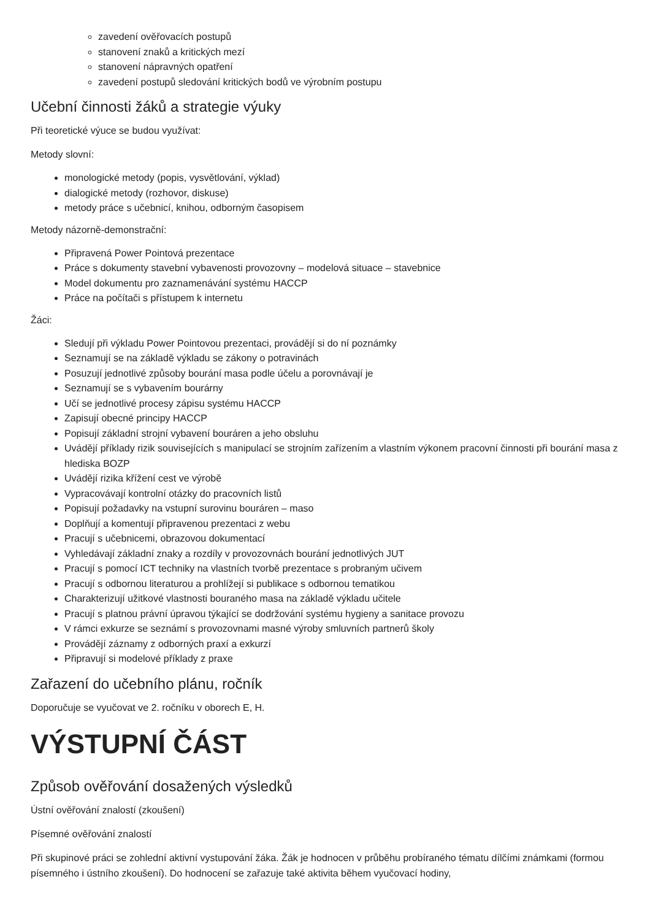zavedení ověřovacích postupů
stanovení znaků a kritických mezí
stanovení nápravných opatření
zavedení postupů sledování kritických bodů ve výrobním postupu
Učební činnosti žáků a strategie výuky
Při teoretické výuce se budou využívat:
Metody slovní:
monologické metody (popis, vysvětlování, výklad)
dialogické metody (rozhovor, diskuse)
metody práce s učebnicí, knihou, odborným časopisem
Metody názorně-demonstrační:
Připravená Power Pointová prezentace
Práce s dokumenty stavební vybavenosti provozovny – modelová situace – stavebnice
Model dokumentu pro zaznamenávání systému HACCP
Práce na počítači s přístupem k internetu
Žáci:
Sledují při výkladu Power Pointovou prezentaci, provádějí si do ní poznámky
Seznamují se na základě výkladu se zákony o potravinách
Posuzují jednotlivé způsoby bourání masa podle účelu a porovnávají je
Seznamují se s vybavením bourárny
Učí se jednotlivé procesy zápisu systému HACCP
Zapisují obecné principy HACCP
Popisují základní strojní vybavení bouráren a jeho obsluhu
Uvádějí příklady rizik souvisejících s manipulací se strojním zařízením a vlastním výkonem pracovní činnosti při bourání masa z hlediska BOZP
Uvádějí rizika křížení cest ve výrobě
Vypracovávají kontrolní otázky do pracovních listů
Popisují požadavky na vstupní surovinu bouráren – maso
Doplňují a komentují připravenou prezentaci z webu
Pracují s učebnicemi, obrazovou dokumentací
Vyhledávají základní znaky a rozdíly v provozovnách bourání jednotlivých JUT
Pracují s pomocí ICT techniky na vlastních tvorbě prezentace s probraným učivem
Pracují s odbornou literaturou a prohlížejí si publikace s odbornou tematikou
Charakterizují užitkové vlastnosti bouraného masa na základě výkladu učitele
Pracují s platnou právní úpravou týkající se dodržování systému hygieny a sanitace provozu
V rámci exkurze se seznámí s provozovnami masné výroby smluvních partnerů školy
Provádějí záznamy z odborných praxí a exkurzí
Připravují si modelové příklady z praxe
Zařazení do učebního plánu, ročník
Doporučuje se vyučovat ve 2. ročníku v oborech E, H.
VÝSTUPNÍ ČÁST
Způsob ověřování dosažených výsledků
Ústní ověřování znalostí (zkoušení)
Písemné ověřování znalostí
Při skupinové práci se zohlední aktivní vystupování žáka. Žák je hodnocen v průběhu probíraného tématu dílčími známkami (formou písemného i ústního zkoušení). Do hodnocení se zařazuje také aktivita během vyučovací hodiny,